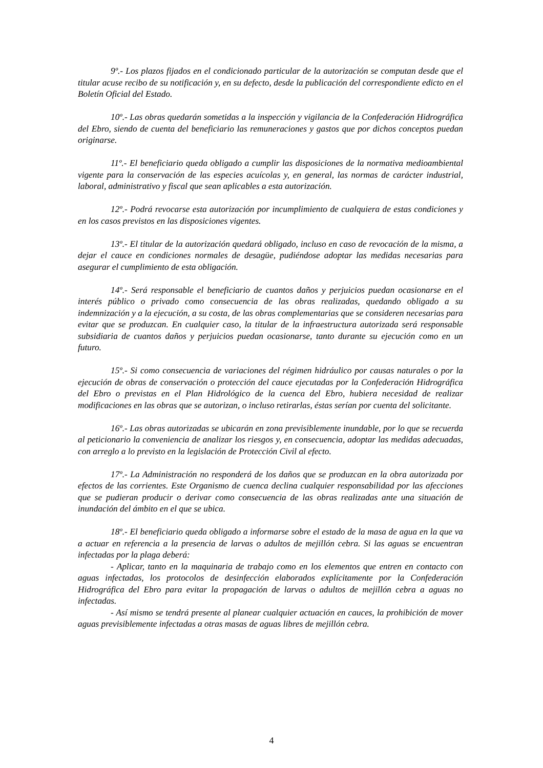9º.- Los plazos fijados en el condicionado particular de la autorización se computan desde que el titular acuse recibo de su notificación y, en su defecto, desde la publicación del correspondiente edicto en el Boletín Oficial del Estado.
10º.- Las obras quedarán sometidas a la inspección y vigilancia de la Confederación Hidrográfica del Ebro, siendo de cuenta del beneficiario las remuneraciones y gastos que por dichos conceptos puedan originarse.
11º.- El beneficiario queda obligado a cumplir las disposiciones de la normativa medioambiental vigente para la conservación de las especies acuícolas y, en general, las normas de carácter industrial, laboral, administrativo y fiscal que sean aplicables a esta autorización.
12º.- Podrá revocarse esta autorización por incumplimiento de cualquiera de estas condiciones y en los casos previstos en las disposiciones vigentes.
13º.- El titular de la autorización quedará obligado, incluso en caso de revocación de la misma, a dejar el cauce en condiciones normales de desagüe, pudiéndose adoptar las medidas necesarias para asegurar el cumplimiento de esta obligación.
14º.- Será responsable el beneficiario de cuantos daños y perjuicios puedan ocasionarse en el interés público o privado como consecuencia de las obras realizadas, quedando obligado a su indemnización y a la ejecución, a su costa, de las obras complementarias que se consideren necesarias para evitar que se produzcan. En cualquier caso, la titular de la infraestructura autorizada será responsable subsidiaria de cuantos daños y perjuicios puedan ocasionarse, tanto durante su ejecución como en un futuro.
15º.- Si como consecuencia de variaciones del régimen hidráulico por causas naturales o por la ejecución de obras de conservación o protección del cauce ejecutadas por la Confederación Hidrográfica del Ebro o previstas en el Plan Hidrológico de la cuenca del Ebro, hubiera necesidad de realizar modificaciones en las obras que se autorizan, o incluso retirarlas, éstas serían por cuenta del solicitante.
16º.- Las obras autorizadas se ubicarán en zona previsiblemente inundable, por lo que se recuerda al peticionario la conveniencia de analizar los riesgos y, en consecuencia, adoptar las medidas adecuadas, con arreglo a lo previsto en la legislación de Protección Civil al efecto.
17º.- La Administración no responderá de los daños que se produzcan en la obra autorizada por efectos de las corrientes. Este Organismo de cuenca declina cualquier responsabilidad por las afecciones que se pudieran producir o derivar como consecuencia de las obras realizadas ante una situación de inundación del ámbito en el que se ubica.
18º.- El beneficiario queda obligado a informarse sobre el estado de la masa de agua en la que va a actuar en referencia a la presencia de larvas o adultos de mejillón cebra. Si las aguas se encuentran infectadas por la plaga deberá:
- Aplicar, tanto en la maquinaria de trabajo como en los elementos que entren en contacto con aguas infectadas, los protocolos de desinfección elaborados explícitamente por la Confederación Hidrográfica del Ebro para evitar la propagación de larvas o adultos de mejillón cebra a aguas no infectadas.
- Así mismo se tendrá presente al planear cualquier actuación en cauces, la prohibición de mover aguas previsiblemente infectadas a otras masas de aguas libres de mejillón cebra.
4